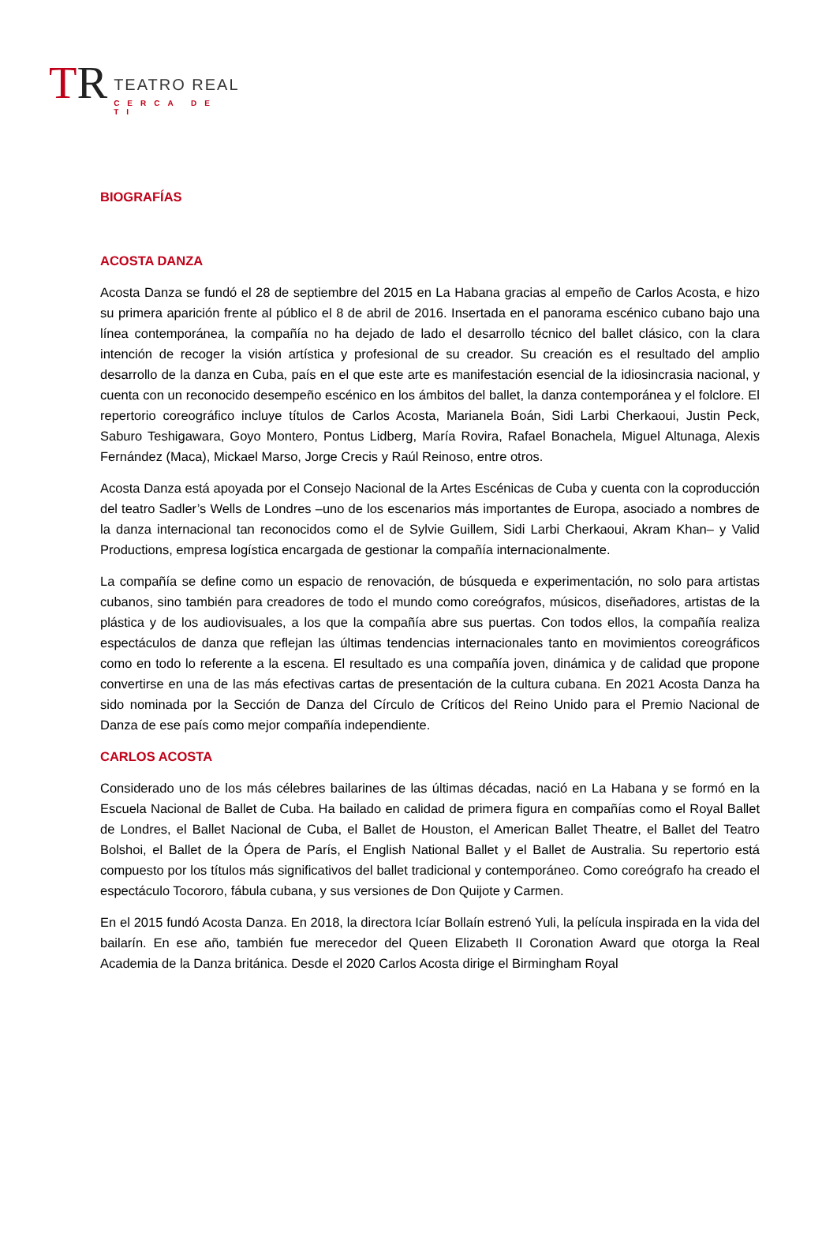TR
TEATRO REAL
CERCA DE TI
BIOGRAFÍAS
ACOSTA DANZA
Acosta Danza se fundó el 28 de septiembre del 2015 en La Habana gracias al empeño de Carlos Acosta, e hizo su primera aparición frente al público el 8 de abril de 2016. Insertada en el panorama escénico cubano bajo una línea contemporánea, la compañía no ha dejado de lado el desarrollo técnico del ballet clásico, con la clara intención de recoger la visión artística y profesional de su creador. Su creación es el resultado del amplio desarrollo de la danza en Cuba, país en el que este arte es manifestación esencial de la idiosincrasia nacional, y cuenta con un reconocido desempeño escénico en los ámbitos del ballet, la danza contemporánea y el folclore. El repertorio coreográfico incluye títulos de Carlos Acosta, Marianela Boán, Sidi Larbi Cherkaoui, Justin Peck, Saburo Teshigawara, Goyo Montero, Pontus Lidberg, María Rovira, Rafael Bonachela, Miguel Altunaga, Alexis Fernández (Maca), Mickael Marso, Jorge Crecis y Raúl Reinoso, entre otros.
Acosta Danza está apoyada por el Consejo Nacional de la Artes Escénicas de Cuba y cuenta con la coproducción del teatro Sadler’s Wells de Londres –uno de los escenarios más importantes de Europa, asociado a nombres de la danza internacional tan reconocidos como el de Sylvie Guillem, Sidi Larbi Cherkaoui, Akram Khan– y Valid Productions, empresa logística encargada de gestionar la compañía internacionalmente.
La compañía se define como un espacio de renovación, de búsqueda e experimentación, no solo para artistas cubanos, sino también para creadores de todo el mundo como coreógrafos, músicos, diseñadores, artistas de la plástica y de los audiovisuales, a los que la compañía abre sus puertas. Con todos ellos, la compañía realiza espectáculos de danza que reflejan las últimas tendencias internacionales tanto en movimientos coreográficos como en todo lo referente a la escena. El resultado es una compañía joven, dinámica y de calidad que propone convertirse en una de las más efectivas cartas de presentación de la cultura cubana. En 2021 Acosta Danza ha sido nominada por la Sección de Danza del Círculo de Críticos del Reino Unido para el Premio Nacional de Danza de ese país como mejor compañía independiente.
CARLOS ACOSTA
Considerado uno de los más célebres bailarines de las últimas décadas, nació en La Habana y se formó en la Escuela Nacional de Ballet de Cuba. Ha bailado en calidad de primera figura en compañías como el Royal Ballet de Londres, el Ballet Nacional de Cuba, el Ballet de Houston, el American Ballet Theatre, el Ballet del Teatro Bolshoi, el Ballet de la Ópera de París, el English National Ballet y el Ballet de Australia. Su repertorio está compuesto por los títulos más significativos del ballet tradicional y contemporáneo. Como coreógrafo ha creado el espectáculo Tocororo, fábula cubana, y sus versiones de Don Quijote y Carmen.
En el 2015 fundó Acosta Danza. En 2018, la directora Icíar Bollaín estrenó Yuli, la película inspirada en la vida del bailarín. En ese año, también fue merecedor del Queen Elizabeth II Coronation Award que otorga la Real Academia de la Danza británica. Desde el 2020 Carlos Acosta dirige el Birmingham Royal